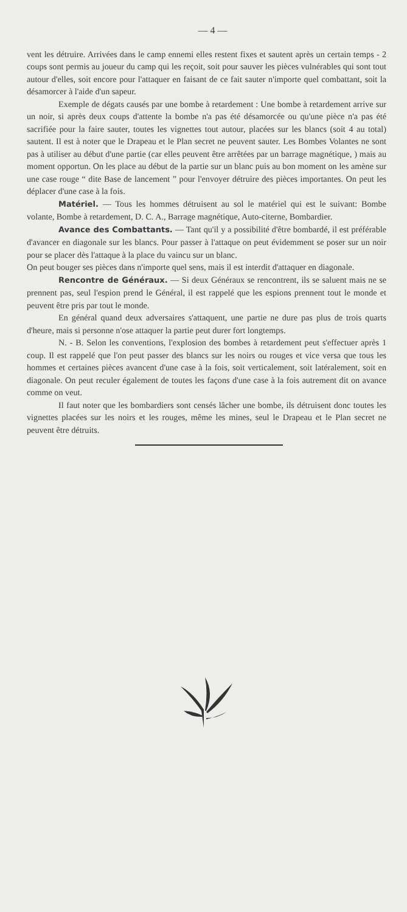— 4 —
vent les détruire. Arrivées dans le camp ennemi elles restent fixes et sautent après un certain temps - 2 coups sont permis au joueur du camp qui les reçoit, soit pour sauver les pièces vulnérables qui sont tout autour d'elles, soit encore pour l'attaquer en faisant de ce fait sauter n'importe quel combattant, soit la désamorcer à l'aide d'un sapeur.
Exemple de dégats causés par une bombe à retardement : Une bombe à retardement arrive sur un noir, si après deux coups d'attente la bombe n'a pas été désamorcée ou qu'une pièce n'a pas été sacrifiée pour la faire sauter, toutes les vignettes tout autour, placées sur les blancs (soit 4 au total) sautent. Il est à noter que le Drapeau et le Plan secret ne peuvent sauter. Les Bombes Volantes ne sont pas à utiliser au début d'une partie (car elles peuvent être arrêtées par un barrage magnétique, ) mais au moment opportun. On les place au début de la partie sur un blanc puis au bon moment on les amène sur une case rouge “ dite Base de lancement ” pour l'envoyer détruire des pièces importantes. On peut les déplacer d'une case à la fois.
Matériel. — Tous les hommes détruisent au sol le matériel qui est le suivant: Bombe volante, Bombe à retardement, D. C. A., Barrage magnétique, Auto-citerne, Bombardier.
Avance des Combattants. — Tant qu'il y a possibilité d'être bombardé, il est préférable d'avancer en diagonale sur les blancs. Pour passer à l'attaque on peut évidemment se poser sur un noir pour se placer dès l'attaque à la place du vaincu sur un blanc.
On peut bouger ses pièces dans n'importe quel sens, mais il est interdit d'attaquer en diagonale.
Rencontre de Généraux. — Si deux Généraux se rencontrent, ils se saluent mais ne se prennent pas, seul l'espion prend le Général, il est rappelé que les espions prennent tout le monde et peuvent être pris par tout le monde.
En général quand deux adversaires s'attaquent, une partie ne dure pas plus de trois quarts d'heure, mais si personne n'ose attaquer la partie peut durer fort longtemps.
N. - B. Selon les conventions, l'explosion des bombes à retardement peut s'effectuer après 1 coup. Il est rappelé que l'on peut passer des blancs sur les noirs ou rouges et vice versa que tous les hommes et certaines pièces avancent d'une case à la fois, soit verticalement, soit latéralement, soit en diagonale. On peut reculer également de toutes les façons d'une case à la fois autrement dit on avance comme on veut.
Il faut noter que les bombardiers sont censés lâcher une bombe, ils détruisent donc toutes les vignettes placées sur les noirs et les rouges, même les mines, seul le Drapeau et le Plan secret ne peuvent être détruits.